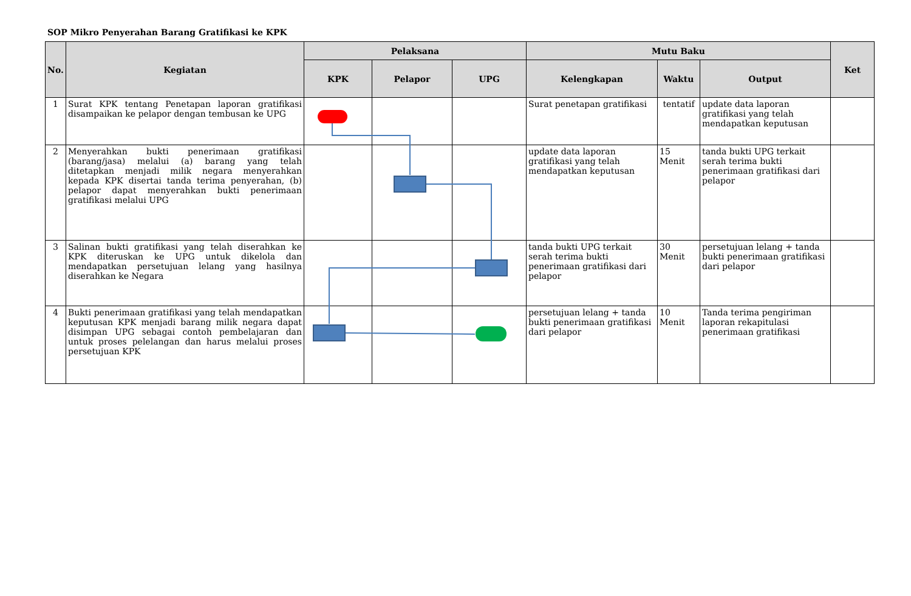SOP Mikro Penyerahan Barang Gratifikasi ke KPK
| No. | Kegiatan | Pelaksana | | | Mutu Baku | | | Ket |
| --- | --- | --- | --- | --- | --- | --- | --- | --- |
| | | KPK | Pelapor | UPG | Kelengkapan | Waktu | Output | |
| 1 | Surat KPK tentang Penetapan laporan gratifikasi disampaikan ke pelapor dengan tembusan ke UPG | | | | Surat penetapan gratifikasi | tentatif | update data laporan gratifikasi yang telah mendapatkan keputusan | |
| 2 | Menyerahkan bukti penerimaan gratifikasi (barang/jasa) melalui (a) barang yang telah ditetapkan menjadi milik negara menyerahkan kepada KPK disertai tanda terima penyerahan, (b) pelapor dapat menyerahkan bukti penerimaan gratifikasi melalui UPG | | | | update data laporan gratifikasi yang telah mendapatkan keputusan | 15 Menit | tanda bukti UPG terkait serah terima bukti penerimaan gratifikasi dari pelapor | |
| 3 | Salinan bukti gratifikasi yang telah diserahkan ke KPK diteruskan ke UPG untuk dikelola dan mendapatkan persetujuan lelang yang hasilnya diserahkan ke Negara | | | | tanda bukti UPG terkait serah terima bukti penerimaan gratifikasi dari pelapor | 30 Menit | persetujuan lelang + tanda bukti penerimaan gratifikasi dari pelapor | |
| 4 | Bukti penerimaan gratifikasi yang telah mendapatkan keputusan KPK menjadi barang milik negara dapat disimpan UPG sebagai contoh pembelajaran dan untuk proses pelelangan dan harus melalui proses persetujuan KPK | | | | persetujuan lelang + tanda bukti penerimaan gratifikasi dari pelapor | 10 Menit | Tanda terima pengiriman laporan rekapitulasi penerimaan gratifikasi | |